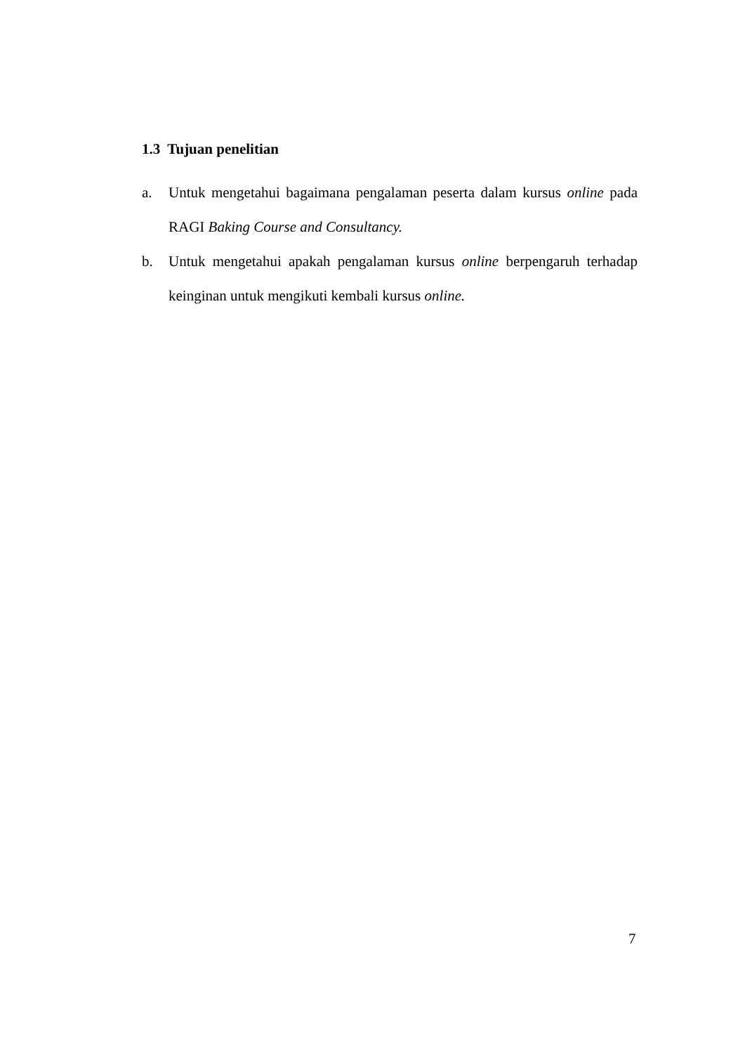1.3 Tujuan penelitian
a. Untuk mengetahui bagaimana pengalaman peserta dalam kursus online pada RAGI Baking Course and Consultancy.
b. Untuk mengetahui apakah pengalaman kursus online berpengaruh terhadap keinginan untuk mengikuti kembali kursus online.
7